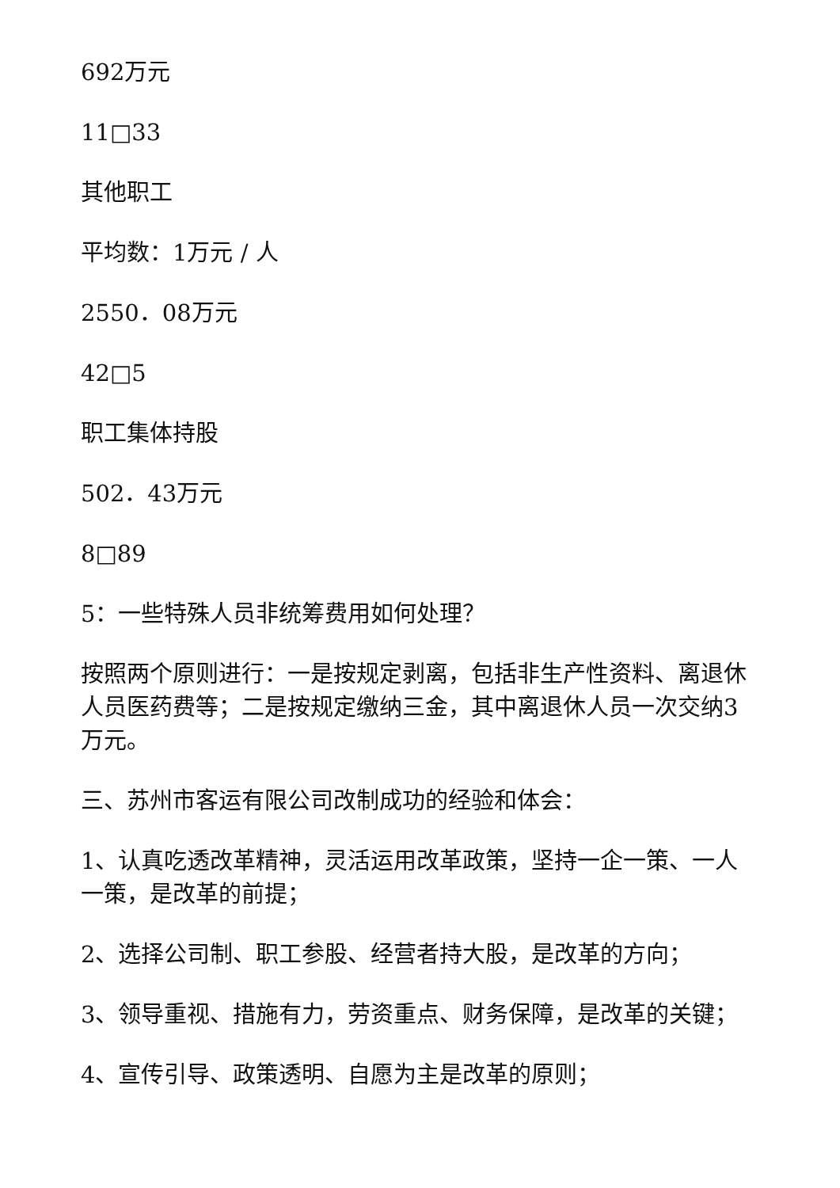692万元
11□33
其他职工
平均数：1万元 / 人
2550．08万元
42□5
职工集体持股
502．43万元
8□89
5：一些特殊人员非统筹费用如何处理？
按照两个原则进行：一是按规定剥离，包括非生产性资料、离退休人员医药费等；二是按规定缴纳三金，其中离退休人员一次交纳3万元。
三、苏州市客运有限公司改制成功的经验和体会：
1、认真吃透改革精神，灵活运用改革政策，坚持一企一策、一人一策，是改革的前提；
2、选择公司制、职工参股、经营者持大股，是改革的方向；
3、领导重视、措施有力，劳资重点、财务保障，是改革的关键；
4、宣传引导、政策透明、自愿为主是改革的原则；